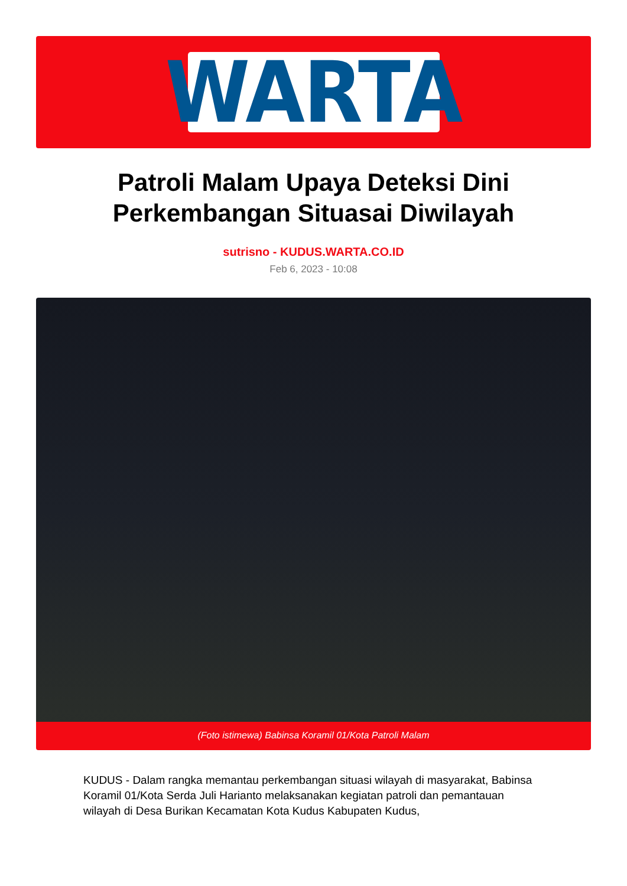WARTA
Patroli Malam Upaya Deteksi Dini
Perkembangan Situasai Diwilayah
sutrisno - KUDUS.WARTA.CO.ID
Feb 6, 2023 - 10:08
(Foto istimewa) Babinsa Koramil 01/Kota Patroli Malam
KUDUS - Dalam rangka memantau perkembangan situasi wilayah di masyarakat, Babinsa Koramil 01/Kota Serda Juli Harianto melaksanakan kegiatan patroli dan pemantauan wilayah di Desa Burikan Kecamatan Kota Kudus Kabupaten Kudus,